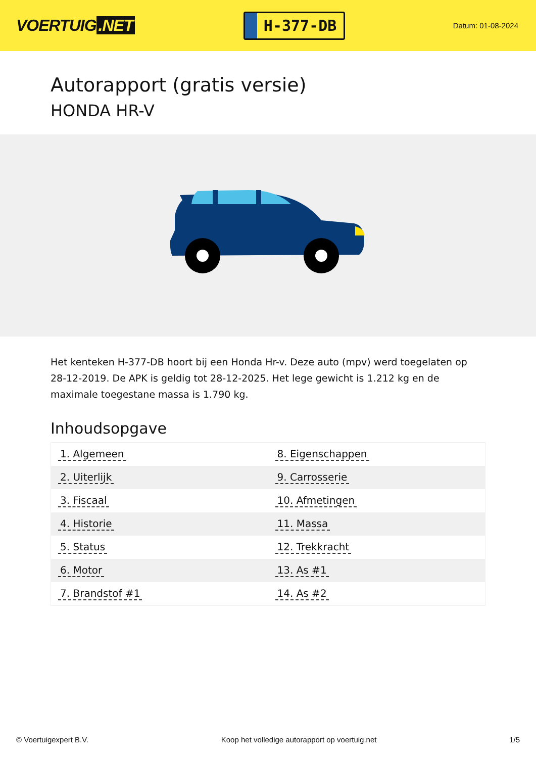VOERTUIG.NET
H-377-DB
Datum: 01-08-2024
Autorapport (gratis versie)
HONDA HR-V
Het kenteken H-377-DB hoort bij een Honda Hr-v. Deze auto (mpv) werd toegelaten op 28-12-2019. De APK is geldig tot 28-12-2025. Het lege gewicht is 1.212 kg en de maximale toegestane massa is 1.790 kg.
Inhoudsopgave
| 1. Algemeen | 8. Eigenschappen |
| 2. Uiterlijk | 9. Carrosserie |
| 3. Fiscaal | 10. Afmetingen |
| 4. Historie | 11. Massa |
| 5. Status | 12. Trekkracht |
| 6. Motor | 13. As #1 |
| 7. Brandstof #1 | 14. As #2 |
© Voertuigexpert B.V. Koop het volledige autorapport op voertuig.net 1/5